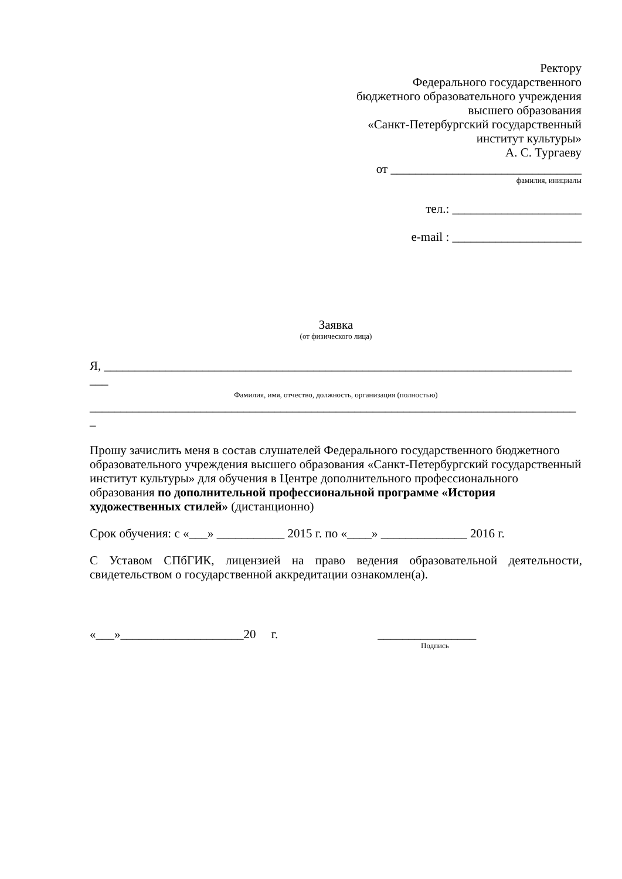Ректору
Федерального государственного
бюджетного образовательного учреждения
высшего образования
«Санкт-Петербургский государственный
институт культуры»
А. С. Тургаеву
от _______________________________
фамилия, инициалы
тел.: _____________________
e-mail : _____________________
Заявка
(от физического лица)
Я, ____________________________________________________________________________
___
Фамилия, имя, отчество, должность, организация (полностью)
_______________________________________________________________________________
_
Прошу зачислить меня в состав слушателей Федерального государственного бюджетного образовательного учреждения высшего образования «Санкт-Петербургский государственный институт культуры» для обучения в Центре дополнительного профессионального образования по дополнительной профессиональной программе «История художественных стилей» (дистанционно)
Срок обучения: с «___» ___________ 2015 г. по «____» ______________ 2016 г.
С Уставом СПбГИК, лицензией на право ведения образовательной деятельности, свидетельством о государственной аккредитации ознакомлен(а).
«___»____________________20 г. ________________
Подпись